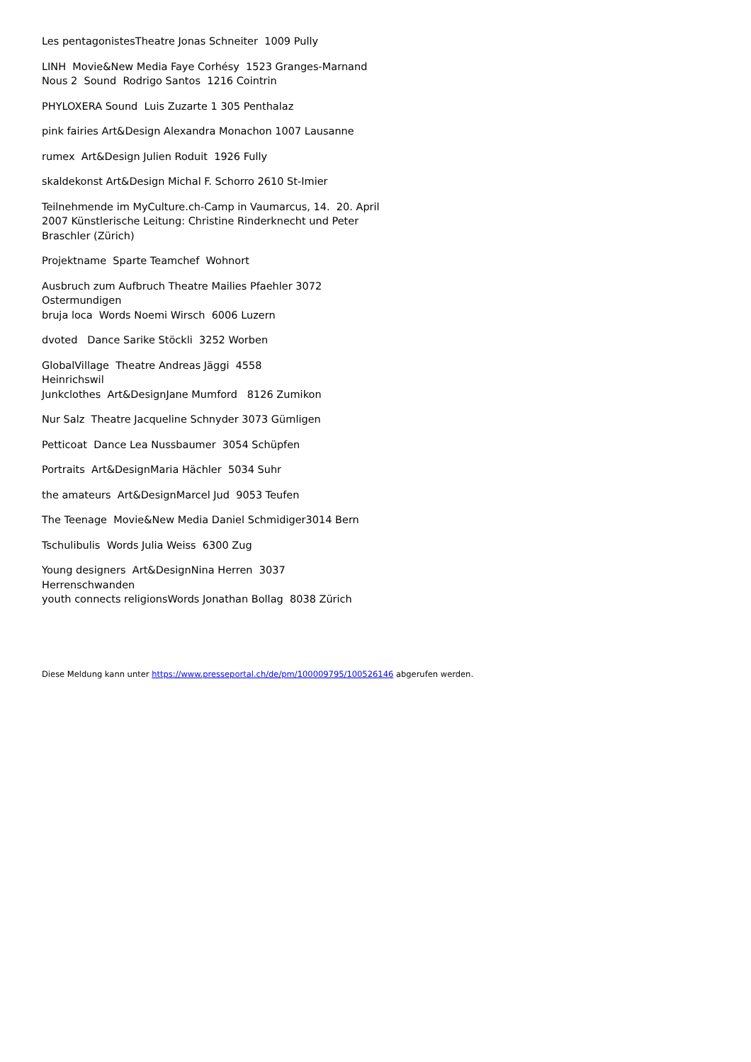Les pentagonistesTheatre Jonas Schneiter 1009 Pully
LINH Movie&New Media Faye Corhésy 1523 Granges-Marnand
Nous 2 Sound Rodrigo Santos 1216 Cointrin
PHYLOXERA Sound Luis Zuzarte 1 305 Penthalaz
pink fairies Art&Design Alexandra Monachon 1007 Lausanne
rumex Art&Design Julien Roduit 1926 Fully
skaldekonst Art&Design Michal F. Schorro 2610 St-Imier
Teilnehmende im MyCulture.ch-Camp in Vaumarcus, 14. 20. April 2007 Künstlerische Leitung: Christine Rinderknecht und Peter Braschler (Zürich)
Projektname Sparte Teamchef Wohnort
Ausbruch zum Aufbruch Theatre Mailies Pfaehler 3072 Ostermundigen
bruja loca Words Noemi Wirsch 6006 Luzern
dvoted Dance Sarike Stöckli 3252 Worben
GlobalVillage Theatre Andreas Jäggi 4558
Heinrichswil
Junkclothes Art&DesignJane Mumford 8126 Zumikon
Nur Salz Theatre Jacqueline Schnyder 3073 Gümligen
Petticoat Dance Lea Nussbaumer 3054 Schüpfen
Portraits Art&DesignMaria Hächler 5034 Suhr
the amateurs Art&DesignMarcel Jud 9053 Teufen
The Teenage Movie&New Media Daniel Schmidiger3014 Bern
Tschulibulis Words Julia Weiss 6300 Zug
Young designers Art&DesignNina Herren 3037
Herrenschwanden
youth connects religionsWords Jonathan Bollag 8038 Zürich
Diese Meldung kann unter https://www.presseportal.ch/de/pm/100009795/100526146 abgerufen werden.